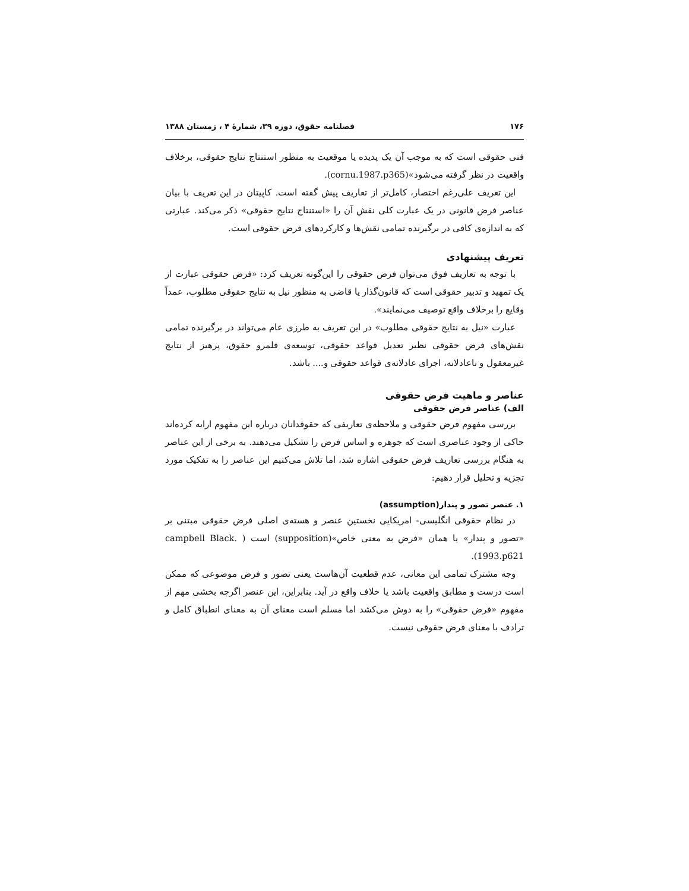۱۷۶ فصلنامه حقوق، دوره ۳۹، شمارهٔ ۴ ، زمستان ۱۳۸۸
فنی حقوقی است که به موجب آن یک پدیده یا موقعیت به منظور استنتاج نتایج حقوقی، برخلاف واقعیت در نظر گرفته می‌شود»(cornu.1987.p365).
این تعریف علی‌رغم اختصار، کامل‌تر از تعاریف پیش گفته است. کاپیتان در این تعریف با بیان عناصر فرض قانونی در یک عبارت کلی نقش آن را «استنتاج نتایج حقوقی» ذکر می‌کند. عبارتی که به اندازه‌ی کافی در برگیرنده تمامی نقش‌ها و کارکردهای فرض حقوقی است.
تعریف پیشنهادی
با توجه به تعاریف فوق می‌توان فرض حقوقی را این‌گونه تعریف کرد: «فرض حقوقی عبارت از یک تمهید و تدبیر حقوقی است که قانون‌گذار یا قاضی به منظور نیل به نتایج حقوقی مطلوب، عمداً وقایع را برخلاف واقع توصیف می‌نمایند».
عبارت «نیل به نتایج حقوقی مطلوب» در این تعریف به طرزی عام می‌تواند در برگیرنده تمامی نقش‌های فرض حقوقی نظیر تعدیل قواعد حقوقی، توسعه‌ی قلمرو حقوق، پرهیز از نتایج غیرمعقول و ناعادلانه، اجرای عادلانه‌ی قواعد حقوقی و.... باشد.
عناصر و ماهیت فرض حقوقی
الف) عناصر فرض حقوقی
بررسی مفهوم فرض حقوقی و ملاحظه‌ی تعاریفی که حقوقدانان درباره این مفهوم ارایه کرده‌اند حاکی از وجود عناصری است که جوهره و اساس فرض را تشکیل می‌دهند. به برخی از این عناصر به هنگام بررسی تعاریف فرض حقوقی اشاره شد، اما تلاش می‌کنیم این عناصر را به تفکیک مورد تجزیه و تحلیل قرار دهیم:
۱. عنصر تصور و پندار(assumption)
در نظام حقوقی انگلیسی- امریکایی نخستین عنصر و هسته‌ی اصلی فرض حقوقی مبتنی بر «تصور و پندار» یا همان «فرض به معنی خاص»(supposition) است ( campbell Black. 1993.p621).
وجه مشترک تمامی این معانی، عدم قطعیت آن‌هاست یعنی تصور و فرض موضوعی که ممکن است درست و مطابق واقعیت باشد یا خلاف واقع در آید. بنابراین، این عنصر اگرچه بخشی مهم از مفهوم «فرض حقوقی» را به دوش می‌کشد اما مسلم است معنای آن به معنای انطباق کامل و ترادف با معنای فرض حقوقی نیست.